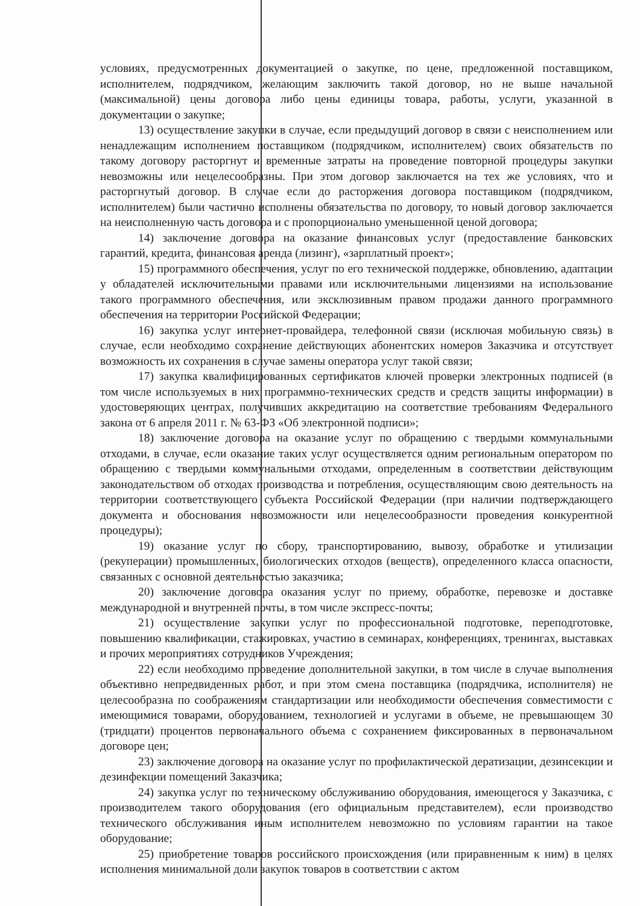условиях, предусмотренных документацией о закупке, по цене, предложенной поставщиком, исполнителем, подрядчиком, желающим заключить такой договор, но не выше начальной (максимальной) цены договора либо цены единицы товара, работы, услуги, указанной в документации о закупке;
13) осуществление закупки в случае, если предыдущий договор в связи с неисполнением или ненадлежащим исполнением поставщиком (подрядчиком, исполнителем) своих обязательств по такому договору расторгнут и временные затраты на проведение повторной процедуры закупки невозможны или нецелесообразны. При этом договор заключается на тех же условиях, что и расторгнутый договор. В случае если до расторжения договора поставщиком (подрядчиком, исполнителем) были частично исполнены обязательства по договору, то новый договор заключается на неисполненную часть договора и с пропорционально уменьшенной ценой договора;
14) заключение договора на оказание финансовых услуг (предоставление банковских гарантий, кредита, финансовая аренда (лизинг), «зарплатный проект»;
15) программного обеспечения, услуг по его технической поддержке, обновлению, адаптации у обладателей исключительными правами или исключительными лицензиями на использование такого программного обеспечения, или эксклюзивным правом продажи данного программного обеспечения на территории Российской Федерации;
16) закупка услуг интернет-провайдера, телефонной связи (исключая мобильную связь) в случае, если необходимо сохранение действующих абонентских номеров Заказчика и отсутствует возможность их сохранения в случае замены оператора услуг такой связи;
17) закупка квалифицированных сертификатов ключей проверки электронных подписей (в том числе используемых в них программно-технических средств и средств защиты информации) в удостоверяющих центрах, получивших аккредитацию на соответствие требованиям Федерального закона от 6 апреля 2011 г. № 63-ФЗ «Об электронной подписи»;
18) заключение договора на оказание услуг по обращению с твердыми коммунальными отходами, в случае, если оказание таких услуг осуществляется одним региональным оператором по обращению с твердыми коммунальными отходами, определенным в соответствии действующим законодательством об отходах производства и потребления, осуществляющим свою деятельность на территории соответствующего субъекта Российской Федерации (при наличии подтверждающего документа и обоснования невозможности или нецелесообразности проведения конкурентной процедуры);
19) оказание услуг по сбору, транспортированию, вывозу, обработке и утилизации (рекуперации) промышленных, биологических отходов (веществ), определенного класса опасности, связанных с основной деятельностью заказчика;
20) заключение договора оказания услуг по приему, обработке, перевозке и доставке международной и внутренней почты, в том числе экспресс-почты;
21) осуществление закупки услуг по профессиональной подготовке, переподготовке, повышению квалификации, стажировках, участию в семинарах, конференциях, тренингах, выставках и прочих мероприятиях сотрудников Учреждения;
22) если необходимо проведение дополнительной закупки, в том числе в случае выполнения объективно непредвиденных работ, и при этом смена поставщика (подрядчика, исполнителя) не целесообразна по соображениям стандартизации или необходимости обеспечения совместимости с имеющимися товарами, оборудованием, технологией и услугами в объеме, не превышающем 30 (тридцати) процентов первоначального объема с сохранением фиксированных в первоначальном договоре цен;
23) заключение договора на оказание услуг по профилактической дератизации, дезинсекции и дезинфекции помещений Заказчика;
24) закупка услуг по техническому обслуживанию оборудования, имеющегося у Заказчика, с производителем такого оборудования (его официальным представителем), если производство технического обслуживания иным исполнителем невозможно по условиям гарантии на такое оборудование;
25) приобретение товаров российского происхождения (или приравненным к ним) в целях исполнения минимальной доли закупок товаров в соответствии с актом